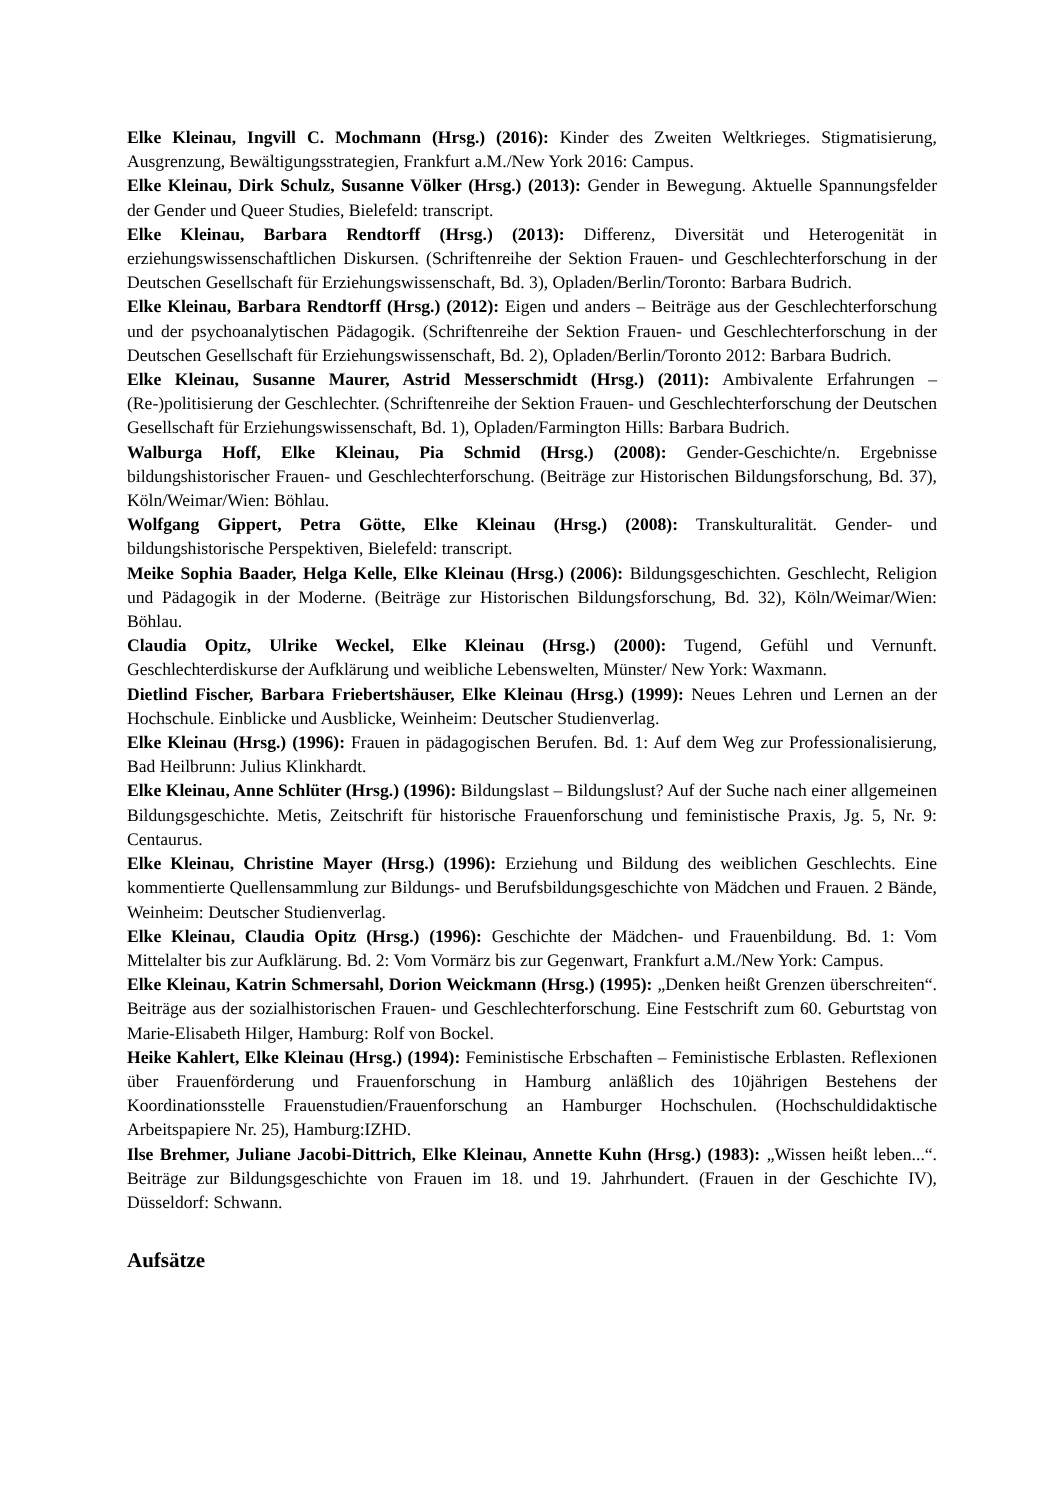Elke Kleinau, Ingvill C. Mochmann (Hrsg.) (2016): Kinder des Zweiten Weltkrieges. Stigmatisierung, Ausgrenzung, Bewältigungsstrategien, Frankfurt a.M./New York 2016: Campus.
Elke Kleinau, Dirk Schulz, Susanne Völker (Hrsg.) (2013): Gender in Bewegung. Aktuelle Spannungsfelder der Gender und Queer Studies, Bielefeld: transcript.
Elke Kleinau, Barbara Rendtorff (Hrsg.) (2013): Differenz, Diversität und Heterogenität in erziehungswissenschaftlichen Diskursen. (Schriftenreihe der Sektion Frauen- und Geschlechterforschung in der Deutschen Gesellschaft für Erziehungswissenschaft, Bd. 3), Opladen/Berlin/Toronto: Barbara Budrich.
Elke Kleinau, Barbara Rendtorff (Hrsg.) (2012): Eigen und anders – Beiträge aus der Geschlechterforschung und der psychoanalytischen Pädagogik. (Schriftenreihe der Sektion Frauen- und Geschlechterforschung in der Deutschen Gesellschaft für Erziehungswissenschaft, Bd. 2), Opladen/Berlin/Toronto 2012: Barbara Budrich.
Elke Kleinau, Susanne Maurer, Astrid Messerschmidt (Hrsg.) (2011): Ambivalente Erfahrungen – (Re-)politisierung der Geschlechter. (Schriftenreihe der Sektion Frauen- und Geschlechterforschung der Deutschen Gesellschaft für Erziehungswissenschaft, Bd. 1), Opladen/Farmington Hills: Barbara Budrich.
Walburga Hoff, Elke Kleinau, Pia Schmid (Hrsg.) (2008): Gender-Geschichte/n. Ergebnisse bildungshistorischer Frauen- und Geschlechterforschung. (Beiträge zur Historischen Bildungsforschung, Bd. 37), Köln/Weimar/Wien: Böhlau.
Wolfgang Gippert, Petra Götte, Elke Kleinau (Hrsg.) (2008): Transkulturalität. Gender- und bildungshistorische Perspektiven, Bielefeld: transcript.
Meike Sophia Baader, Helga Kelle, Elke Kleinau (Hrsg.) (2006): Bildungsgeschichten. Geschlecht, Religion und Pädagogik in der Moderne. (Beiträge zur Historischen Bildungsforschung, Bd. 32), Köln/Weimar/Wien: Böhlau.
Claudia Opitz, Ulrike Weckel, Elke Kleinau (Hrsg.) (2000): Tugend, Gefühl und Vernunft. Geschlechterdiskurse der Aufklärung und weibliche Lebenswelten, Münster/ New York: Waxmann.
Dietlind Fischer, Barbara Friebertshäuser, Elke Kleinau (Hrsg.) (1999): Neues Lehren und Lernen an der Hochschule. Einblicke und Ausblicke, Weinheim: Deutscher Studienverlag.
Elke Kleinau (Hrsg.) (1996): Frauen in pädagogischen Berufen. Bd. 1: Auf dem Weg zur Professionalisierung, Bad Heilbrunn: Julius Klinkhardt.
Elke Kleinau, Anne Schlüter (Hrsg.) (1996): Bildungslast – Bildungslust? Auf der Suche nach einer allgemeinen Bildungsgeschichte. Metis, Zeitschrift für historische Frauenforschung und feministische Praxis, Jg. 5, Nr. 9: Centaurus.
Elke Kleinau, Christine Mayer (Hrsg.) (1996): Erziehung und Bildung des weiblichen Geschlechts. Eine kommentierte Quellensammlung zur Bildungs- und Berufsbildungsgeschichte von Mädchen und Frauen. 2 Bände, Weinheim: Deutscher Studienverlag.
Elke Kleinau, Claudia Opitz (Hrsg.) (1996): Geschichte der Mädchen- und Frauenbildung. Bd. 1: Vom Mittelalter bis zur Aufklärung. Bd. 2: Vom Vormärz bis zur Gegenwart, Frankfurt a.M./New York: Campus.
Elke Kleinau, Katrin Schmersahl, Dorion Weickmann (Hrsg.) (1995): „Denken heißt Grenzen überschreiten“. Beiträge aus der sozialhistorischen Frauen- und Geschlechterforschung. Eine Festschrift zum 60. Geburtstag von Marie-Elisabeth Hilger, Hamburg: Rolf von Bockel.
Heike Kahlert, Elke Kleinau (Hrsg.) (1994): Feministische Erbschaften – Feministische Erblasten. Reflexionen über Frauenförderung und Frauenforschung in Hamburg anläßlich des 10jährigen Bestehens der Koordinationsstelle Frauenstudien/Frauenforschung an Hamburger Hochschulen. (Hochschuldidaktische Arbeitspapiere Nr. 25), Hamburg:IZHD.
Ilse Brehmer, Juliane Jacobi-Dittrich, Elke Kleinau, Annette Kuhn (Hrsg.) (1983): „Wissen heißt leben...“. Beiträge zur Bildungsgeschichte von Frauen im 18. und 19. Jahrhundert. (Frauen in der Geschichte IV), Düsseldorf: Schwann.
Aufsätze